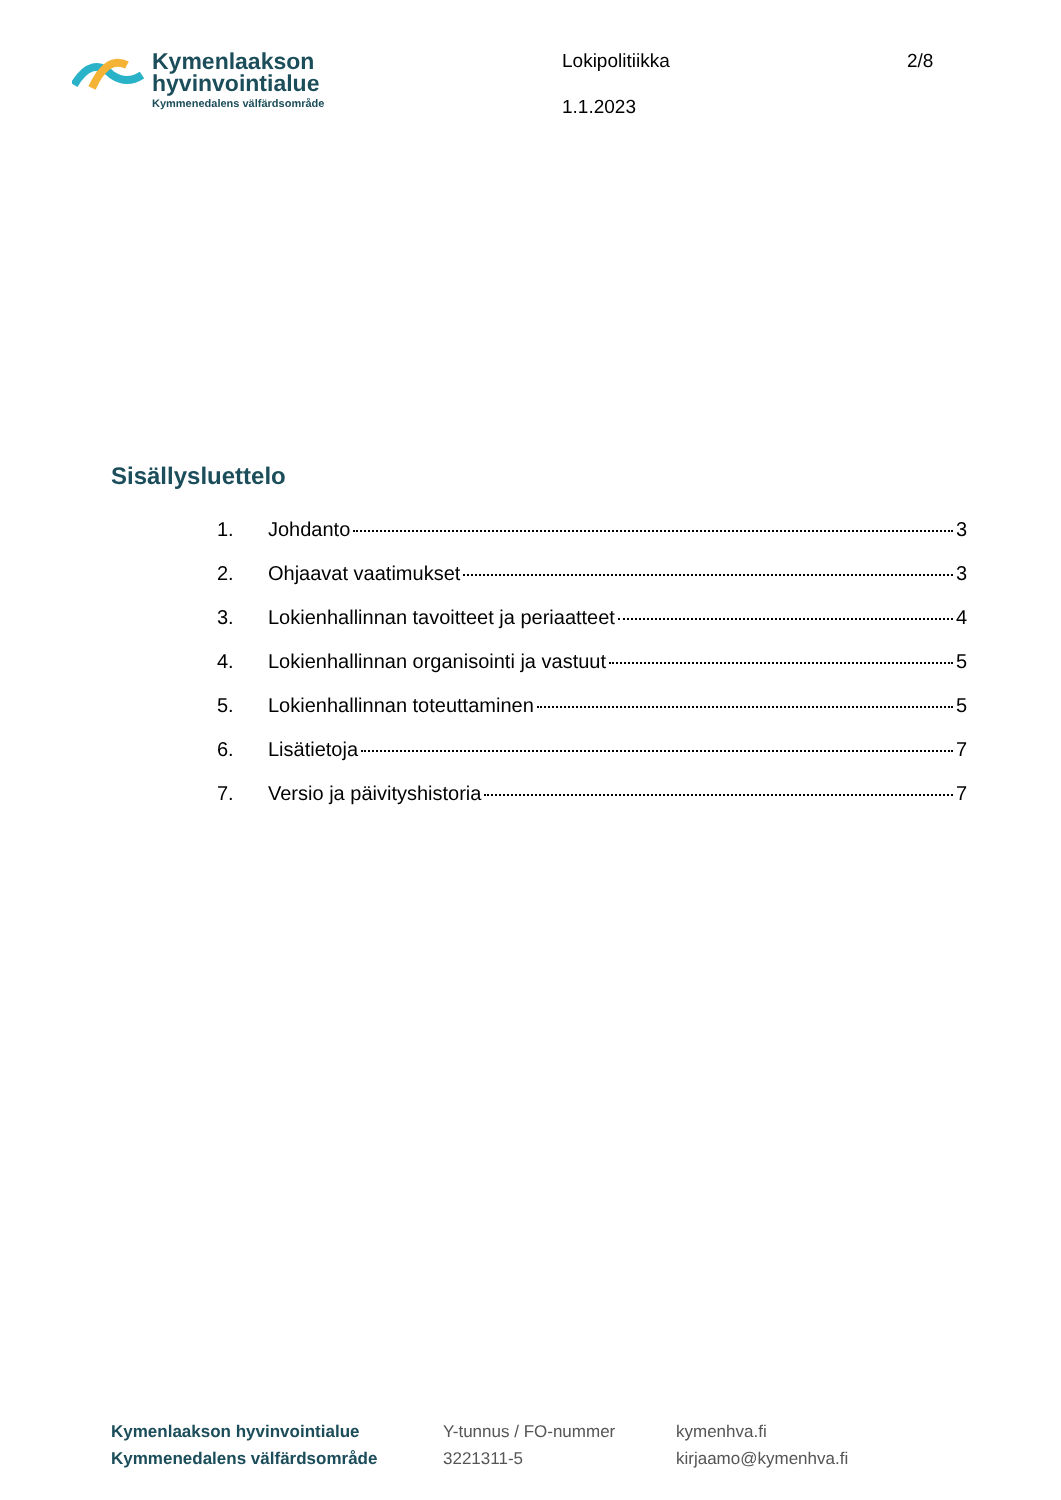Kymenlaakson
hyvinvointialue
Kymmenedalens välfärdsområde
Lokipolitiikka
1.1.2023
2/8
Sisällysluettelo
1. Johdanto 3
2. Ohjaavat vaatimukset 3
3. Lokienhallinnan tavoitteet ja periaatteet 4
4. Lokienhallinnan organisointi ja vastuut 5
5. Lokienhallinnan toteuttaminen 5
6. Lisätietoja 7
7. Versio ja päivityshistoria 7
Kymenlaakson hyvinvointialue
Kymmenedalens välfärdsområde
Y-tunnus / FO-nummer
3221311-5
kymenhva.fi
kirjaamo@kymenhva.fi